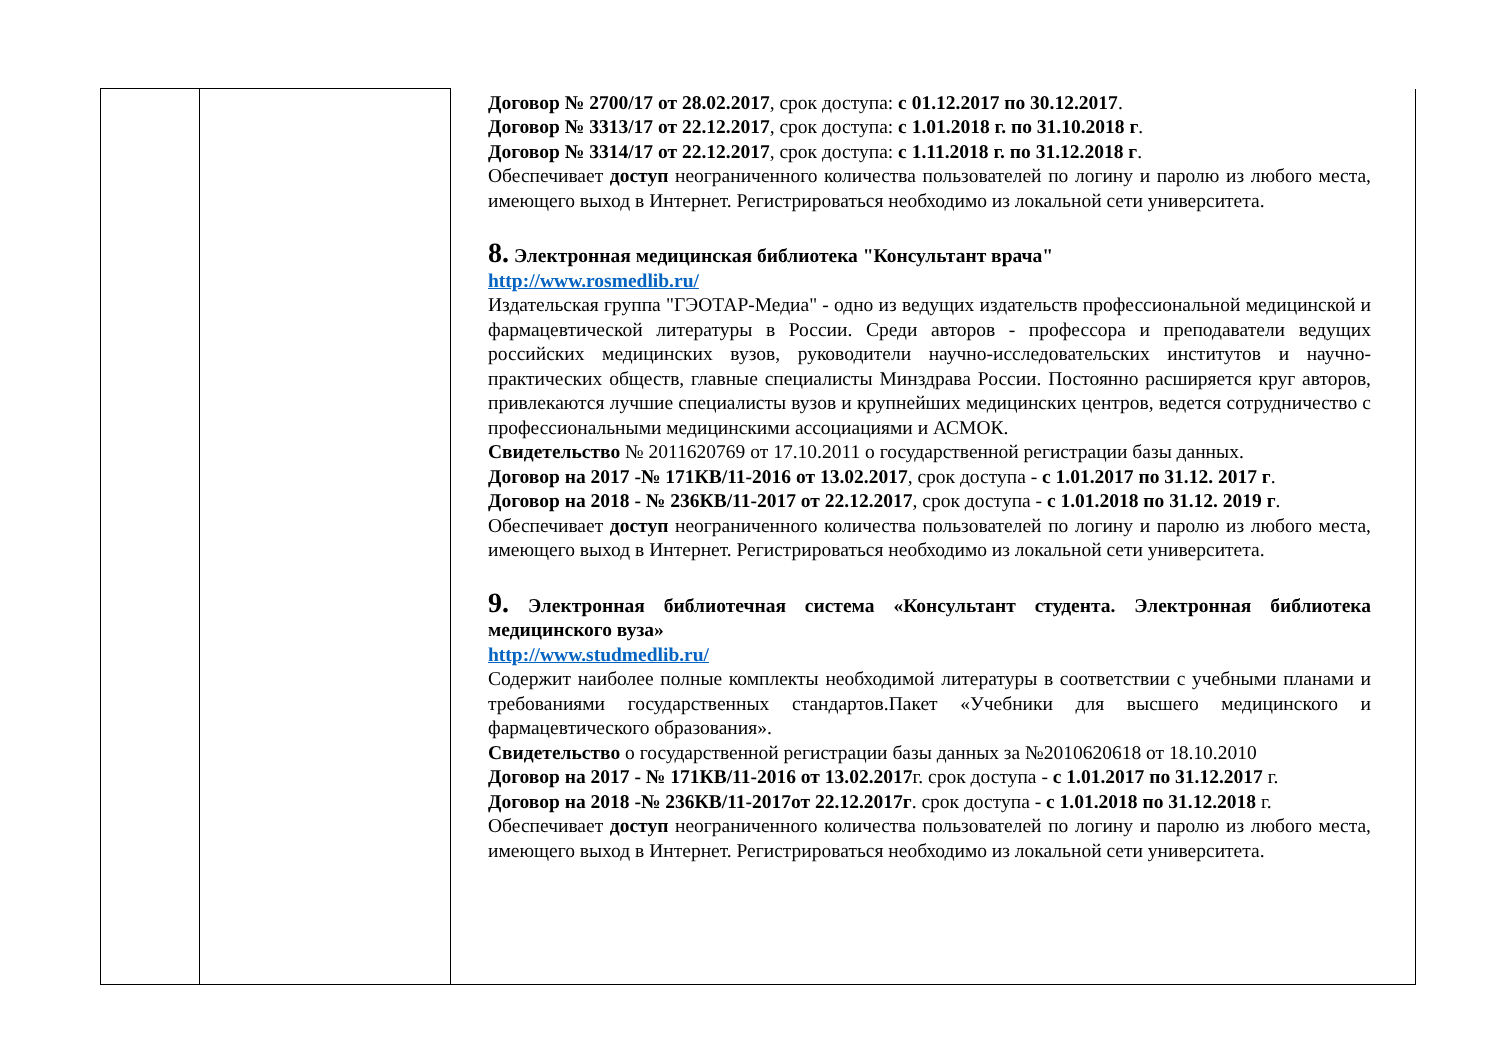| | | Договор № 2700/17 от 28.02.2017 , срок доступа: с 01.12.2017 по 30.12.2017 . Договор № 3313/17 от 22.12.2017 , срок доступа: с 1.01.2018 г. по 31.10.2018 г . Договор № 3314/17 от 22.12.2017 , срок доступа: с 1.11.2018 г. по 31.12.2018 г . Обеспечивает доступ неограниченного количества пользователей по логину и паролю из любого места, имеющего выход в Интернет. Регистрироваться необходимо из локальной сети университета. 8. Электронная медицинская библиотека "Консультант врача" http://www.rosmedlib.ru/ Издательская группа "ГЭОТАР-Медиа" - одно из ведущих издательств профессиональной медицинской и фармацевтической литературы в России. Среди авторов - профессора и преподаватели ведущих российских медицинских вузов, руководители научно-исследовательских институтов и научно-практических обществ, главные специалисты Минздрава России. Постоянно расширяется круг авторов, привлекаются лучшие специалисты вузов и крупнейших медицинских центров, ведется сотрудничество с профессиональными медицинскими ассоциациями и АСМОК. Свидетельство № 2011620769 от 17.10.2011 о государственной регистрации базы данных. Договор на 2017 -№ 171КВ/11-2016 от 13.02.2017 , срок доступа - с 1.01.2017 по 31.12. 2017 г . Договор на 2018 - № 236КВ/11-2017 от 22.12.2017 , срок доступа - с 1.01.2018 по 31.12. 2019 г . Обеспечивает доступ неограниченного количества пользователей по логину и паролю из любого места, имеющего выход в Интернет. Регистрироваться необходимо из локальной сети университета. 9. Электронная библиотечная система «Консультант студента. Электронная библиотека медицинского вуза» http://www.studmedlib.ru/ Содержит наиболее полные комплекты необходимой литературы в соответствии с учебными планами и требованиями государственных стандартов.Пакет «Учебники для высшего медицинского и фармацевтического образования». Свидетельство о государственной регистрации базы данных за №2010620618 от 18.10.2010 Договор на 2017 - № 171КВ/11-2016 от 13.02.2017 г. срок доступа - с 1.01.2017 по 31.12.2017 г. Договор на 2018 -№ 236КВ/11-2017от 22.12.2017г . срок доступа - с 1.01.2018 по 31.12.2018 г. Обеспечивает доступ неограниченного количества пользователей по логину и паролю из любого места, имеющего выход в Интернет. Регистрироваться необходимо из локальной сети университета. |